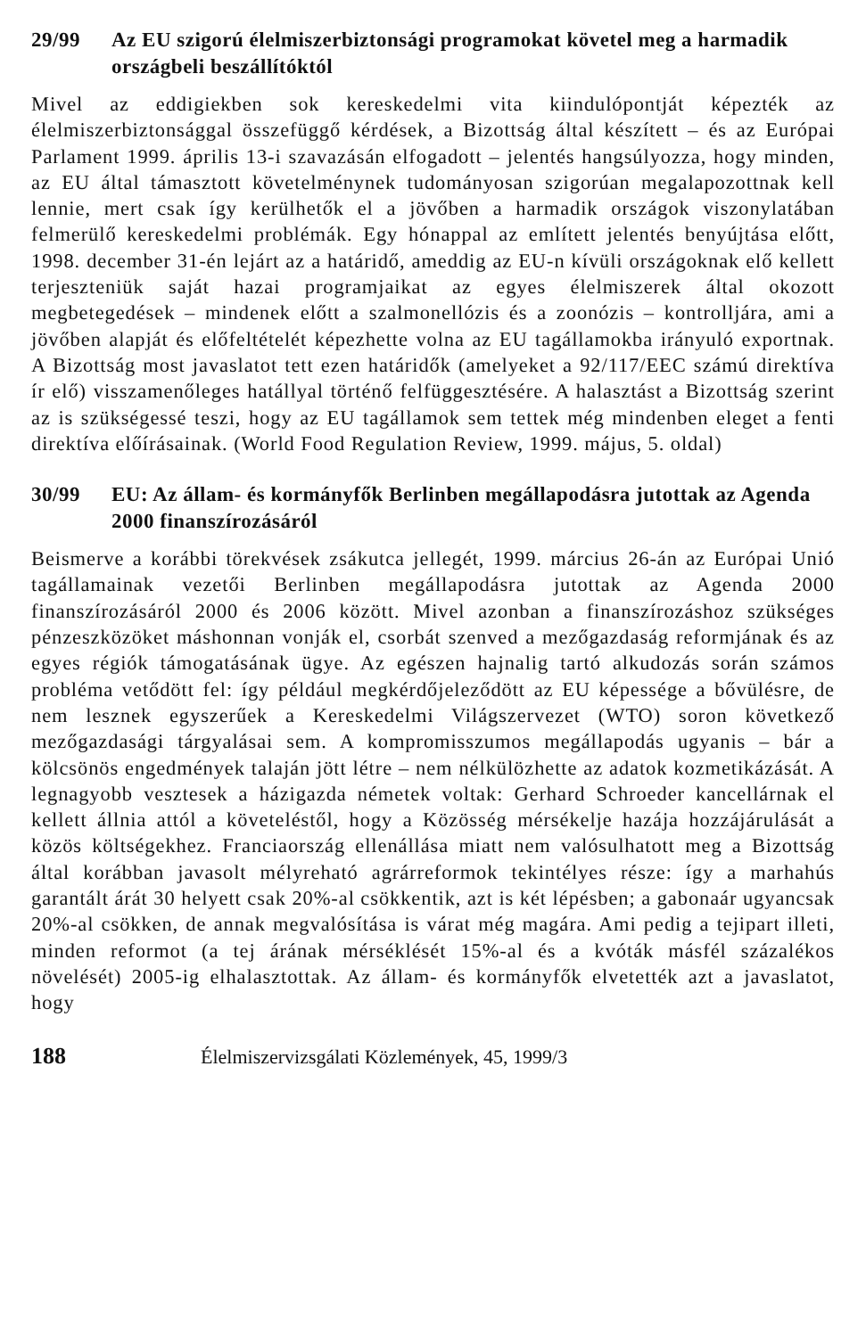29/99 Az EU szigorú élelmiszerbiztonsági programokat követel meg a harmadik országbeli beszállítóktól
Mivel az eddigiekben sok kereskedelmi vita kiindulópontját képezték az élelmiszerbiztonsággal összefüggő kérdések, a Bizottság által készített – és az Európai Parlament 1999. április 13-i szavazásán elfogadott – jelentés hangsúlyozza, hogy minden, az EU által támasztott követelménynek tudományosan szigorúan megalapozottnak kell lennie, mert csak így kerülhetők el a jövőben a harmadik országok viszonylatában felmerülő kereskedelmi problémák. Egy hónappal az említett jelentés benyújtása előtt, 1998. december 31-én lejárt az a határidő, ameddig az EU-n kívüli országoknak elő kellett terjeszteniük saját hazai programjaikat az egyes élelmiszerek által okozott megbetegedések – mindenek előtt a szalmonellózis és a zoonózis – kontrolljára, ami a jövőben alapját és előfeltételét képezhette volna az EU tagállamokba irányuló exportnak. A Bizottság most javaslatot tett ezen határidők (amelyeket a 92/117/EEC számú direktíva ír elő) visszamenőleges hatállyal történő felfüggesztésére. A halasztást a Bizottság szerint az is szükségessé teszi, hogy az EU tagállamok sem tettek még mindenben eleget a fenti direktíva előírásainak. (World Food Regulation Review, 1999. május, 5. oldal)
30/99 EU: Az állam- és kormányfők Berlinben megállapodásra jutottak az Agenda 2000 finanszírozásáról
Beismerve a korábbi törekvések zsákutca jellegét, 1999. március 26-án az Európai Unió tagállamainak vezetői Berlinben megállapodásra jutottak az Agenda 2000 finanszírozásáról 2000 és 2006 között. Mivel azonban a finanszírozáshoz szükséges pénzeszközöket máshonnan vonják el, csorbát szenved a mezőgazdaság reformjának és az egyes régiók támogatásának ügye. Az egészen hajnalig tartó alkudozás során számos probléma vetődött fel: így például megkérdőjeleződött az EU képessége a bővülésre, de nem lesznek egyszerűek a Kereskedelmi Világszervezet (WTO) soron következő mezőgazdasági tárgyalásai sem. A kompromisszumos megállapodás ugyanis – bár a kölcsönös engedmények talaján jött létre – nem nélkülözhette az adatok kozmetikázását. A legnagyobb vesztesek a házigazda németek voltak: Gerhard Schroeder kancellárnak el kellett állnia attól a követeléstől, hogy a Közösség mérsékelje hazája hozzájárulását a közös költségekhez. Franciaország ellenállása miatt nem valósulhatott meg a Bizottság által korábban javasolt mélyreható agrárreformok tekintélyes része: így a marhahús garantált árát 30 helyett csak 20%-al csökkentik, azt is két lépésben; a gabonaár ugyancsak 20%-al csökken, de annak megvalósítása is várat még magára. Ami pedig a tejipart illeti, minden reformot (a tej árának mérséklését 15%-al és a kvóták másfél százalékos növelését) 2005-ig elhalasztottak. Az állam- és kormányfők elvetették azt a javaslatot, hogy
188 Élelmiszervizsgálati Közlemények, 45, 1999/3